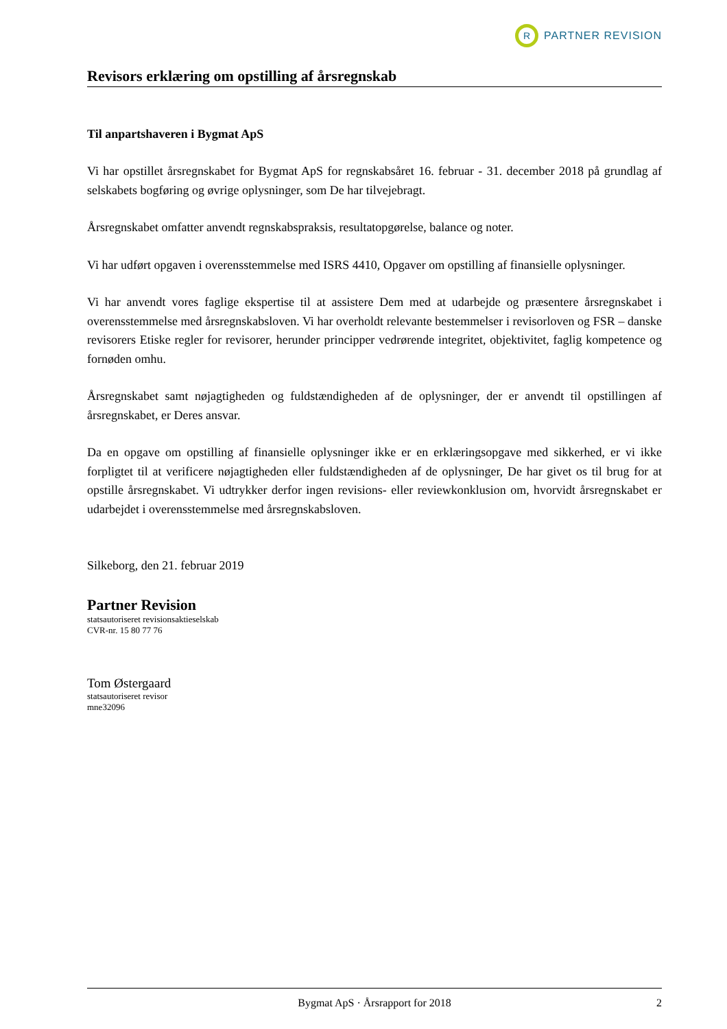R
PARTNER REVISION
Revisors erklæring om opstilling af årsregnskab
Til anpartshaveren i Bygmat ApS
Vi har opstillet årsregnskabet for Bygmat ApS for regnskabsåret 16. februar - 31. december 2018 på grundlag af selskabets bogføring og øvrige oplysninger, som De har tilvejebragt.
Årsregnskabet omfatter anvendt regnskabspraksis, resultatopgørelse, balance og noter.
Vi har udført opgaven i overensstemmelse med ISRS 4410, Opgaver om opstilling af finansielle oplysninger.
Vi har anvendt vores faglige ekspertise til at assistere Dem med at udarbejde og præsentere årsregnskabet i overensstemmelse med årsregnskabsloven. Vi har overholdt relevante bestemmelser i revisorloven og FSR – danske revisorers Etiske regler for revisorer, herunder principper vedrørende integritet, objektivitet, faglig kompetence og fornøden omhu.
Årsregnskabet samt nøjagtigheden og fuldstændigheden af de oplysninger, der er anvendt til opstillingen af årsregnskabet, er Deres ansvar.
Da en opgave om opstilling af finansielle oplysninger ikke er en erklæringsopgave med sikkerhed, er vi ikke forpligtet til at verificere nøjagtigheden eller fuldstændigheden af de oplysninger, De har givet os til brug for at opstille årsregnskabet. Vi udtrykker derfor ingen revisions- eller reviewkonklusion om, hvorvidt årsregnskabet er udarbejdet i overensstemmelse med årsregnskabsloven.
Silkeborg, den 21. februar 2019
Partner Revision
statsautoriseret revisionsaktieselskab
CVR-nr. 15 80 77 76
Tom Østergaard
statsautoriseret revisor
mne32096
Bygmat ApS · Årsrapport for 2018 2